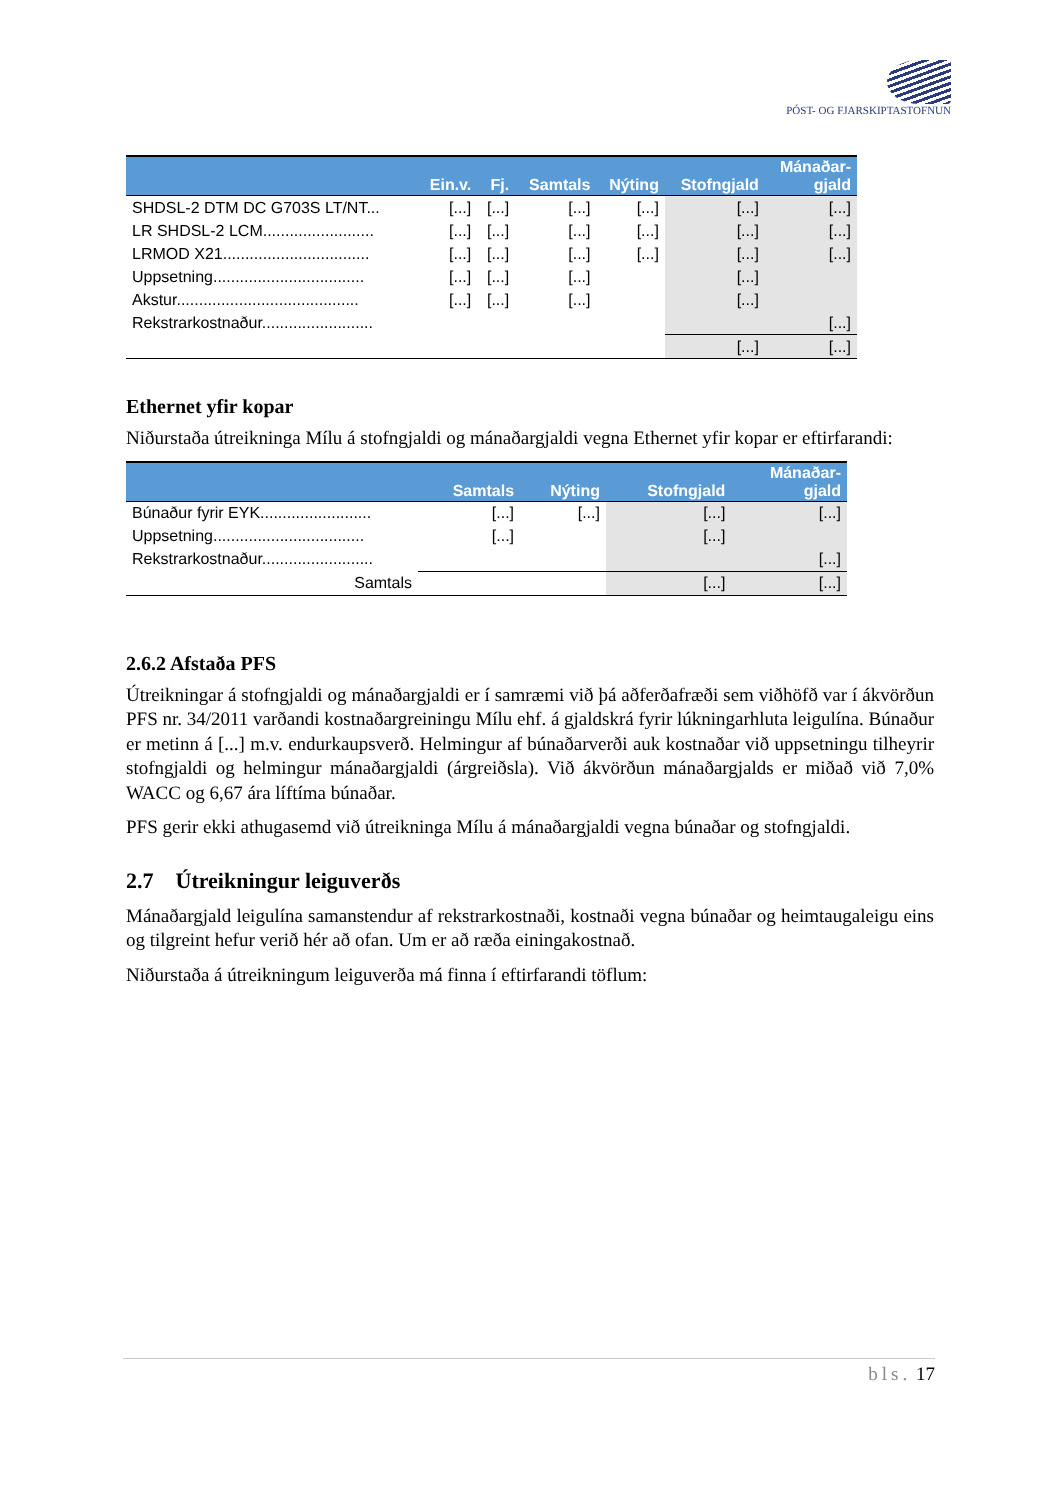PÓST- OG FJARSKIPTASTOFNUN
| | Ein.v. | Fj. | Samtals | Nýting | Stofngjald | Mánaðar- gjald |
| --- | --- | --- | --- | --- | --- | --- |
| SHDSL-2 DTM DC G703S LT/NT... | [...] | [...] | [...] | [...] | [...] | [...] |
| LR SHDSL-2 LCM......................... | [...] | [...] | [...] | [...] | [...] | [...] |
| LRMOD X21................................. | [...] | [...] | [...] | [...] | [...] | [...] |
| Uppsetning.................................. | [...] | [...] | [...] | | [...] | |
| Akstur......................................... | [...] | [...] | [...] | | [...] | |
| Rekstrarkostnaður......................... | | | | | | [...] |
| | | | | | [...] | [...] |
Ethernet yfir kopar
Niðurstaða útreikninga Mílu á stofngjaldi og mánaðargjaldi vegna Ethernet yfir kopar er eftirfarandi:
| | Samtals | Nýting | Stofngjald | Mánaðar- gjald |
| --- | --- | --- | --- | --- |
| Búnaður fyrir EYK......................... | [...] | [...] | [...] | [...] |
| Uppsetning.................................. | [...] | | [...] | |
| Rekstrarkostnaður......................... | | | | [...] |
| Samtals | | | [...] | [...] |
2.6.2 Afstaða PFS
Útreikningar á stofngjaldi og mánaðargjaldi er í samræmi við þá aðferðafræði sem viðhöfð var í ákvörðun PFS nr. 34/2011 varðandi kostnaðargreiningu Mílu ehf. á gjaldskrá fyrir lúkningarhluta leigulína. Búnaður er metinn á [...] m.v. endurkaupsverð. Helmingur af búnaðarverði auk kostnaðar við uppsetningu tilheyrir stofngjaldi og helmingur mánaðargjaldi (árgreiðsla). Við ákvörðun mánaðargjalds er miðað við 7,0% WACC og 6,67 ára líftíma búnaðar.
PFS gerir ekki athugasemd við útreikninga Mílu á mánaðargjaldi vegna búnaðar og stofngjaldi.
2.7 Útreikningur leiguverðs
Mánaðargjald leigulína samanstendur af rekstrarkostnaði, kostnaði vegna búnaðar og heimtaugaleigu eins og tilgreint hefur verið hér að ofan. Um er að ræða einingakostnað.
Niðurstaða á útreikningum leiguverða má finna í eftirfarandi töflum:
bls. 17